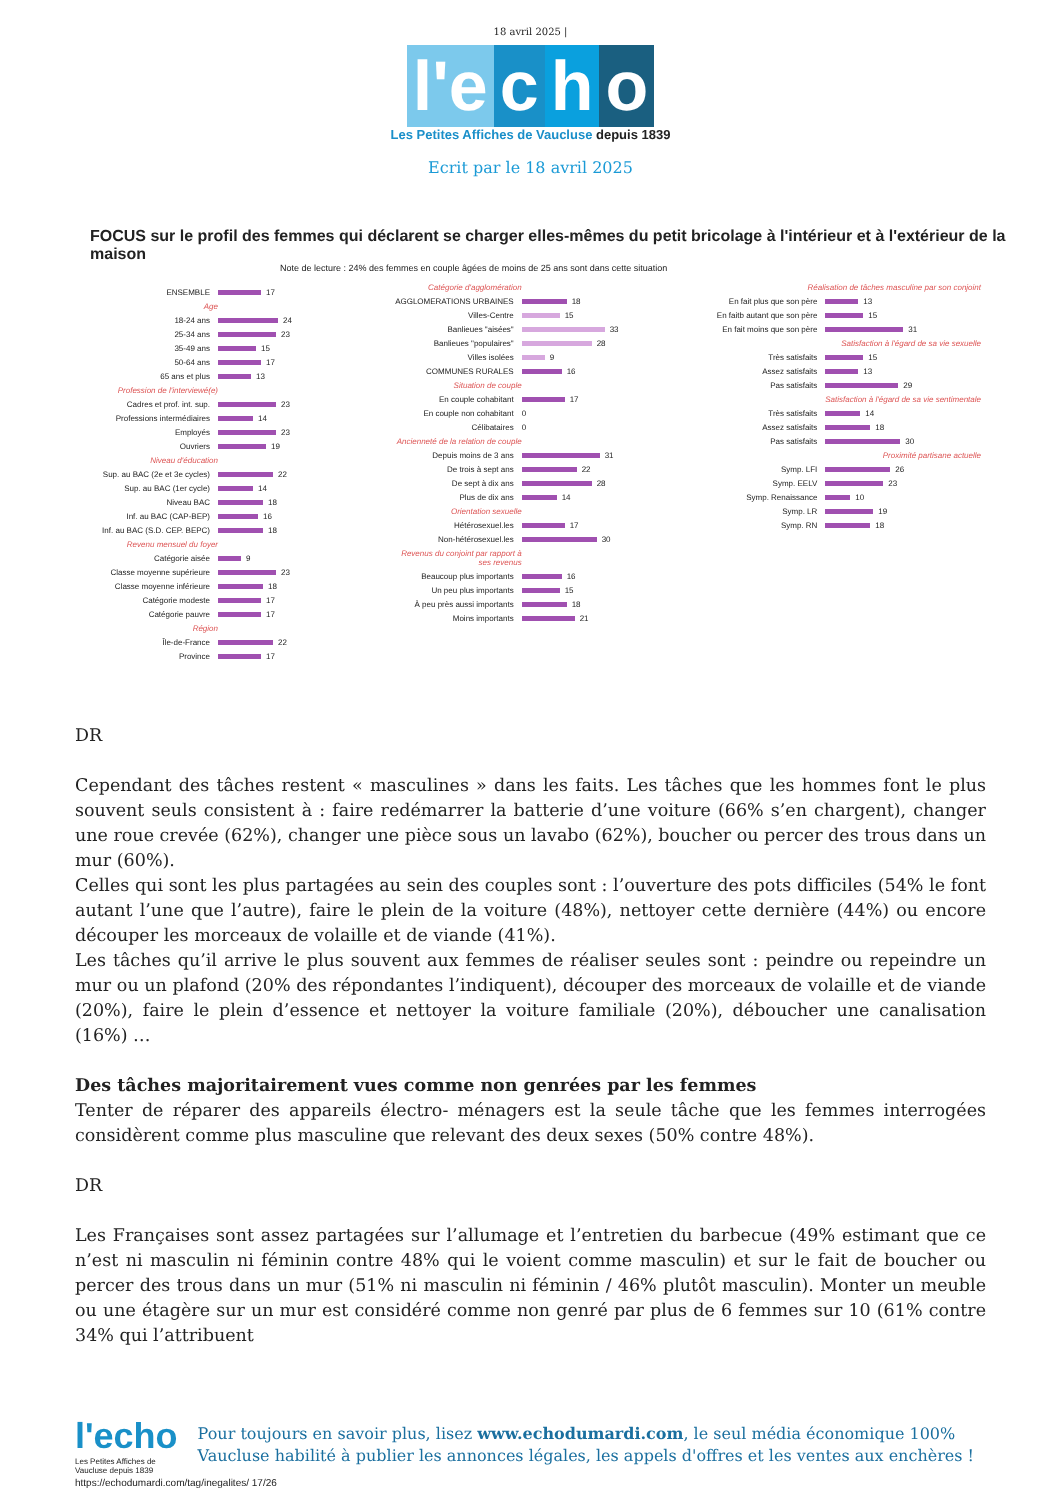18 avril 2025 |
l'e
c
h
o
Les Petites Affiches de Vaucluse depuis 1839
Ecrit par le 18 avril 2025
FOCUS sur le profil des femmes qui déclarent se charger elles-mêmes du petit bricolage à l'intérieur et à l'extérieur de la maison
Note de lecture : 24% des femmes en couple âgées de moins de 25 ans sont dans cette situation
ENSEMBLE
17
Age
18-24 ans
24
25-34 ans
23
35-49 ans
15
50-64 ans
17
65 ans et plus
13
Profession de l'interviewé(e)
Cadres et prof. int. sup.
23
Professions intermédiaires
14
Employés
23
Ouvriers
19
Niveau d'éducation
Sup. au BAC (2e et 3e cycles)
22
Sup. au BAC (1er cycle)
14
Niveau BAC
18
Inf. au BAC (CAP-BEP)
16
Inf. au BAC (S.D. CEP. BEPC)
18
Revenu mensuel du foyer
Catégorie aisée
9
Classe moyenne supérieure
23
Classe moyenne inférieure
18
Catégorie modeste
17
Catégorie pauvre
17
Région
Île-de-France
22
Province
17
Catégorie d'agglomération
AGGLOMERATIONS URBAINES
18
Villes-Centre
15
Banlieues "aisées"
33
Banlieues "populaires"
28
Villes isolées
9
COMMUNES RURALES
16
Situation de couple
En couple cohabitant
17
En couple non cohabitant 0
Célibataires 0
Ancienneté de la relation de couple
Depuis moins de 3 ans
31
De trois à sept ans
22
De sept à dix ans
28
Plus de dix ans
14
Orientation sexuelle
Hétérosexuel.les
17
Non-hétérosexuel.les
30
Revenus du conjoint par rapport à ses revenus
Beaucoup plus importants
16
Un peu plus importants
15
À peu près aussi importants
18
Moins importants
21
Réalisation de tâches masculine par son conjoint
En fait plus que son père
13
En faitb autant que son père
15
En fait moins que son père
31
Satisfaction à l'égard de sa vie sexuelle
Très satisfaits
15
Assez satisfaits
13
Pas satisfaits
29
Satisfaction à l'égard de sa vie sentimentale
Très satisfaits
14
Assez satisfaits
18
Pas satisfaits
30
Proximité partisane actuelle
Symp. LFI
26
Symp. EELV
23
Symp. Renaissance
10
Symp. LR
19
Symp. RN
18
DR
Cependant des tâches restent « masculines » dans les faits. Les tâches que les hommes font le plus souvent seuls consistent à : faire redémarrer la batterie d’une voiture (66% s’en chargent), changer une roue crevée (62%), changer une pièce sous un lavabo (62%), boucher ou percer des trous dans un mur (60%).
Celles qui sont les plus partagées au sein des couples sont : l’ouverture des pots difficiles (54% le font autant l’une que l’autre), faire le plein de la voiture (48%), nettoyer cette dernière (44%) ou encore découper les morceaux de volaille et de viande (41%).
Les tâches qu’il arrive le plus souvent aux femmes de réaliser seules sont : peindre ou repeindre un mur ou un plafond (20% des répondantes l’indiquent), découper des morceaux de volaille et de viande (20%), faire le plein d’essence et nettoyer la voiture familiale (20%), déboucher une canalisation (16%) …
Des tâches majoritairement vues comme non genrées par les femmes
Tenter de réparer des appareils électro- ménagers est la seule tâche que les femmes interrogées considèrent comme plus masculine que relevant des deux sexes (50% contre 48%).
DR
Les Françaises sont assez partagées sur l’allumage et l’entretien du barbecue (49% estimant que ce n’est ni masculin ni féminin contre 48% qui le voient comme masculin) et sur le fait de boucher ou percer des trous dans un mur (51% ni masculin ni féminin / 46% plutôt masculin). Monter un meuble ou une étagère sur un mur est considéré comme non genré par plus de 6 femmes sur 10 (61% contre 34% qui l’attribuent
l'echo
Les Petites Affiches de Vaucluse depuis 1839
Pour toujours en savoir plus, lisez www.echodumardi.com, le seul média économique 100% Vaucluse habilité à publier les annonces légales, les appels d'offres et les ventes aux enchères !
https://echodumardi.com/tag/inegalites/ 17/26